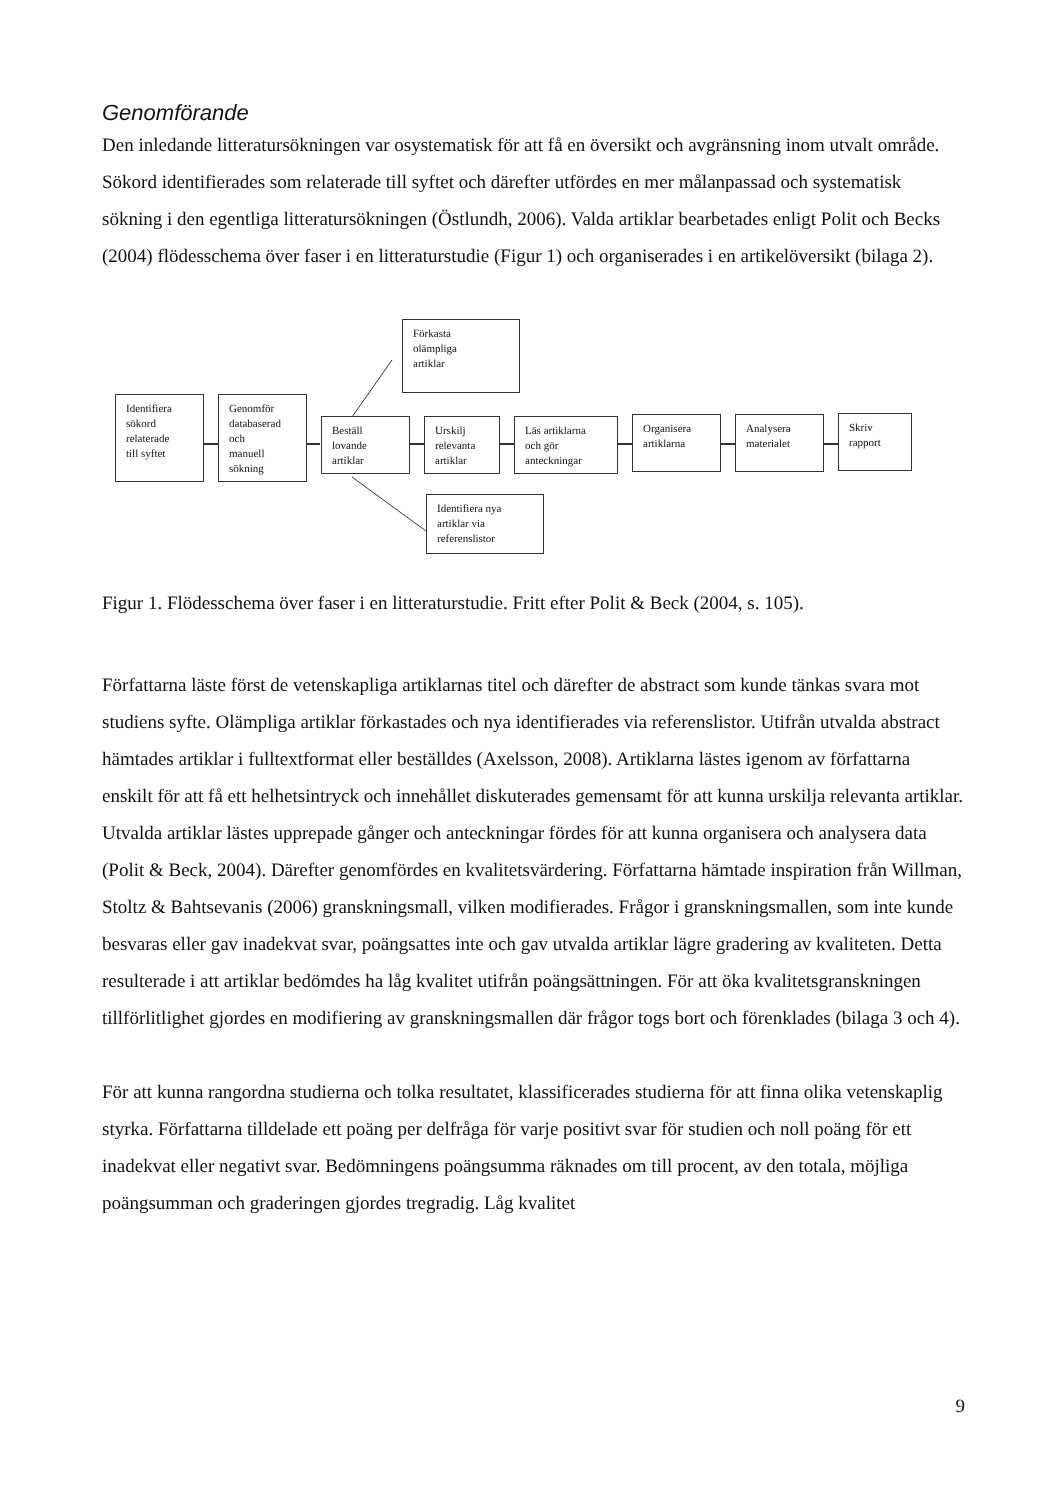Genomförande
Den inledande litteratursökningen var osystematisk för att få en översikt och avgränsning inom utvalt område. Sökord identifierades som relaterade till syftet och därefter utfördes en mer målanpassad och systematisk sökning i den egentliga litteratursökningen (Östlundh, 2006). Valda artiklar bearbetades enligt Polit och Becks (2004) flödesschema över faser i en litteraturstudie (Figur 1) och organiserades i en artikelöversikt (bilaga 2).
Förkasta
olämpliga
artiklar
Identifiera
sökord
relaterade
till syftet
Genomför
databaserad
och
manuell
sökning
Beställ
lovande
artiklar
Urskilj
relevanta
artiklar
Läs artiklarna
och gör
anteckningar
Organisera
artiklarna
Analysera
materialet
Skriv
rapport
Identifiera nya
artiklar via
referenslistor
Figur 1. Flödesschema över faser i en litteraturstudie. Fritt efter Polit & Beck (2004, s. 105).
Författarna läste först de vetenskapliga artiklarnas titel och därefter de abstract som kunde tänkas svara mot studiens syfte. Olämpliga artiklar förkastades och nya identifierades via referenslistor. Utifrån utvalda abstract hämtades artiklar i fulltextformat eller beställdes (Axelsson, 2008). Artiklarna lästes igenom av författarna enskilt för att få ett helhetsintryck och innehållet diskuterades gemensamt för att kunna urskilja relevanta artiklar. Utvalda artiklar lästes upprepade gånger och anteckningar fördes för att kunna organisera och analysera data (Polit & Beck, 2004). Därefter genomfördes en kvalitetsvärdering. Författarna hämtade inspiration från Willman, Stoltz & Bahtsevanis (2006) granskningsmall, vilken modifierades. Frågor i granskningsmallen, som inte kunde besvaras eller gav inadekvat svar, poängsattes inte och gav utvalda artiklar lägre gradering av kvaliteten. Detta resulterade i att artiklar bedömdes ha låg kvalitet utifrån poängsättningen. För att öka kvalitetsgranskningen tillförlitlighet gjordes en modifiering av granskningsmallen där frågor togs bort och förenklades (bilaga 3 och 4).
För att kunna rangordna studierna och tolka resultatet, klassificerades studierna för att finna olika vetenskaplig styrka. Författarna tilldelade ett poäng per delfråga för varje positivt svar för studien och noll poäng för ett inadekvat eller negativt svar. Bedömningens poängsumma räknades om till procent, av den totala, möjliga poängsumman och graderingen gjordes tregradig. Låg kvalitet
9